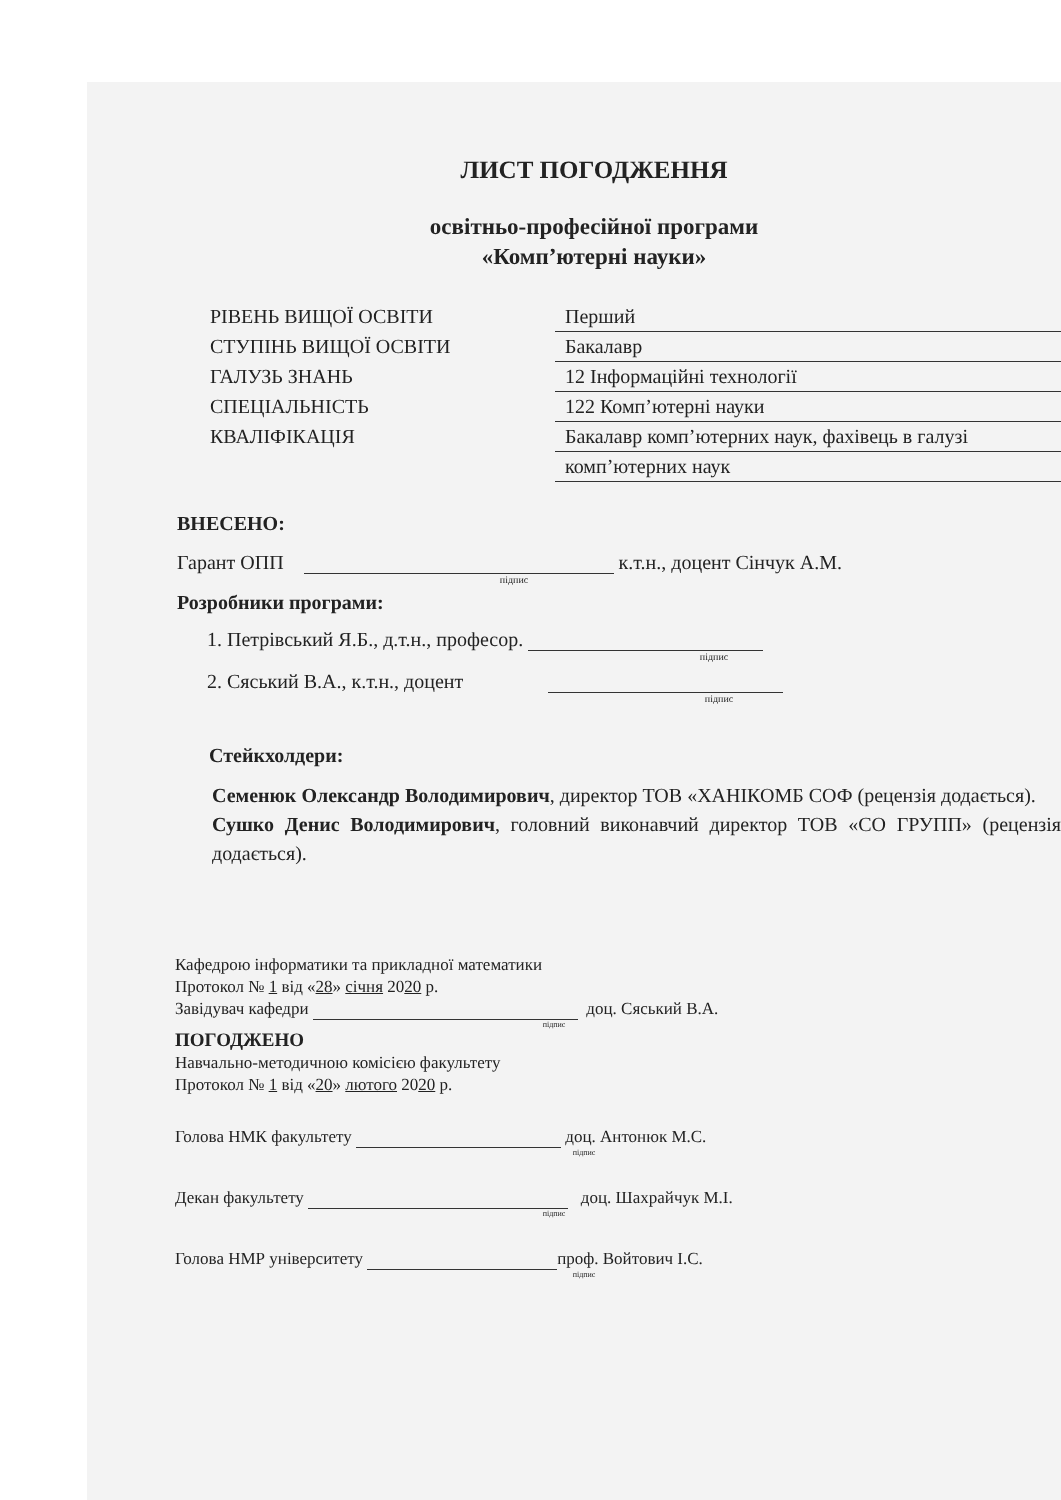ЛИСТ ПОГОДЖЕННЯ
освітньо-професійної програми
«Комп’ютерні науки»
РІВЕНЬ ВИЩОЇ ОСВІТИ
Перший
СТУПІНЬ ВИЩОЇ ОСВІТИ
Бакалавр
ГАЛУЗЬ ЗНАНЬ
12 Інформаційні технології
СПЕЦІАЛЬНІСТЬ
122 Комп’ютерні науки
КВАЛІФІКАЦІЯ
Бакалавр комп’ютерних наук, фахівець в галузі
комп’ютерних наук
ВНЕСЕНО:
Гарант ОПП к.т.н., доцент Сінчук А.М.
підпис
Розробники програми:
1. Петрівський Я.Б., д.т.н., професор.
підпис
2. Сяський В.А., к.т.н., доцент
підпис
Стейкхолдери:
Семенюк Олександр Володимирович, директор ТОВ «ХАНІКОМБ СОФ (рецензія додається).
Сушко Денис Володимирович, головний виконавчий директор ТОВ «СО ГРУПП» (рецензія додається).
Кафедрою інформатики та прикладної математики
Протокол № 1 від «28» січня 2020 р.
Завідувач кафедри доц. Сяський В.А.
підпис
ПОГОДЖЕНО
Навчально-методичною комісією факультету
Протокол № 1 від «20» лютого 2020 р.
Голова НМК факультету доц. Антонюк М.С.
підпис
Декан факультету доц. Шахрайчук М.І.
підпис
Голова НМР університету проф. Войтович І.С.
підпис